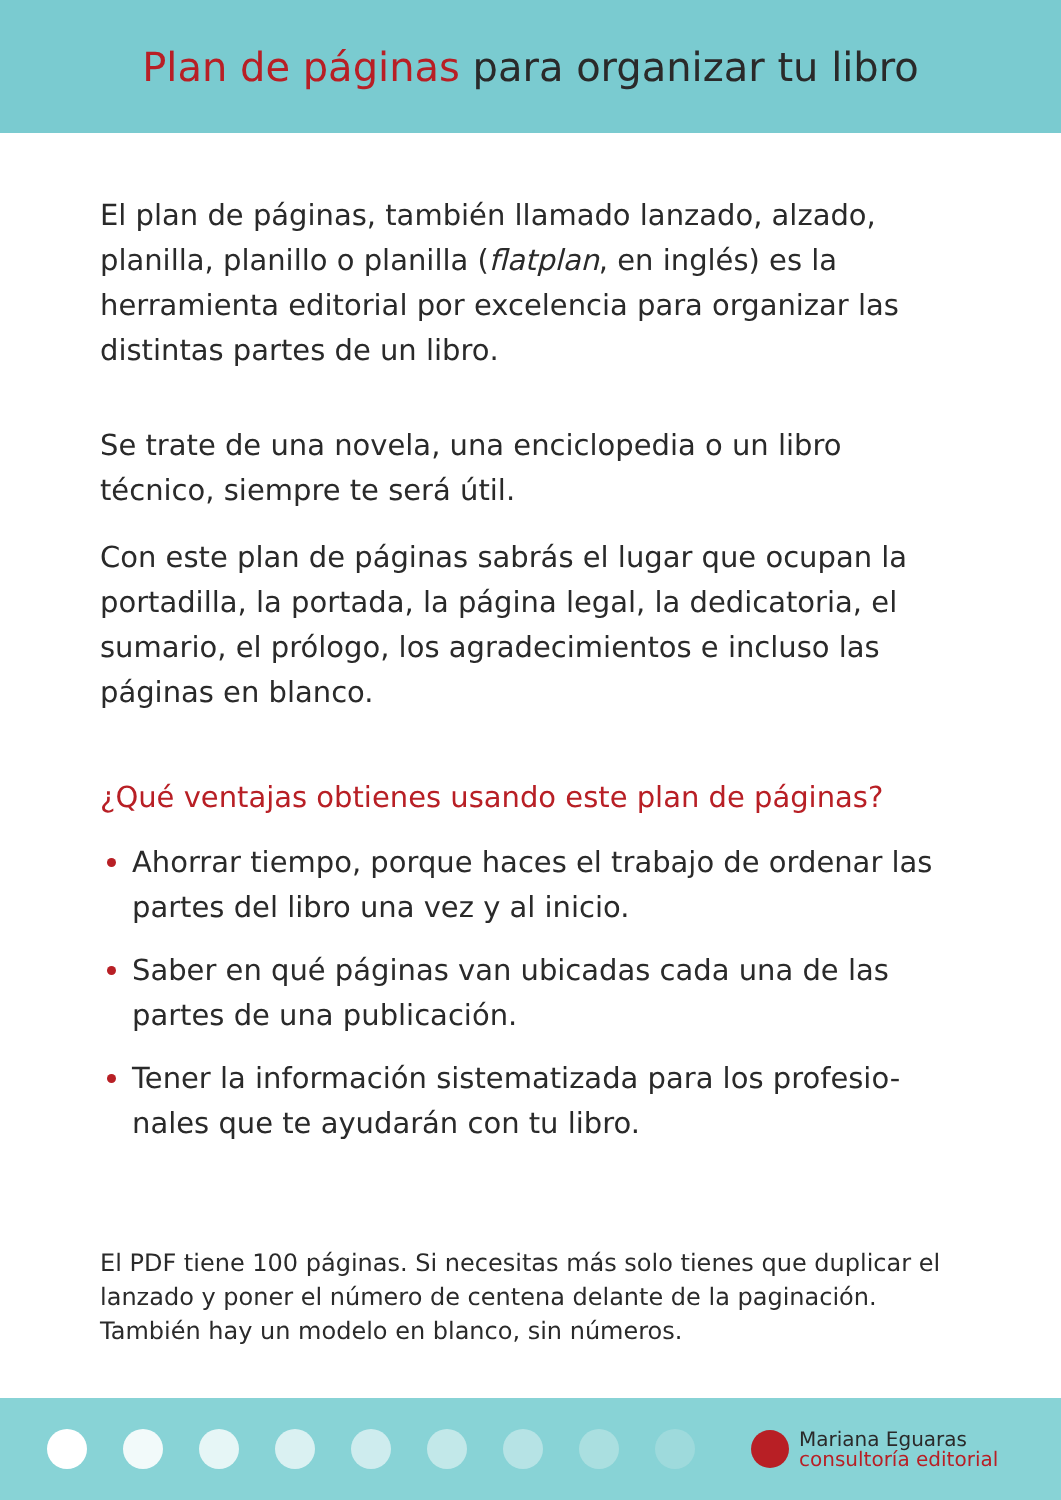Plan de páginas para organizar tu libro
El plan de páginas, también llamado lanzado, alzado, planilla, planillo o planilla (flatplan, en inglés) es la herramienta editorial por excelencia para organizar las distintas partes de un libro.
Se trate de una novela, una enciclopedia o un libro técnico, siempre te será útil.
Con este plan de páginas sabrás el lugar que ocupan la portadilla, la portada, la página legal, la dedicatoria, el sumario, el prólogo, los agradecimientos e incluso las páginas en blanco.
¿Qué ventajas obtienes usando este plan de páginas?
Ahorrar tiempo, porque haces el trabajo de ordenar las partes del libro una vez y al inicio.
Saber en qué páginas van ubicadas cada una de las partes de una publicación.
Tener la información sistematizada para los profesio-nales que te ayudarán con tu libro.
El PDF tiene 100 páginas. Si necesitas más solo tienes que duplicar el lanzado y poner el número de centena delante de la paginación. También hay un modelo en blanco, sin números.
Mariana Eguaras
consultoría editorial